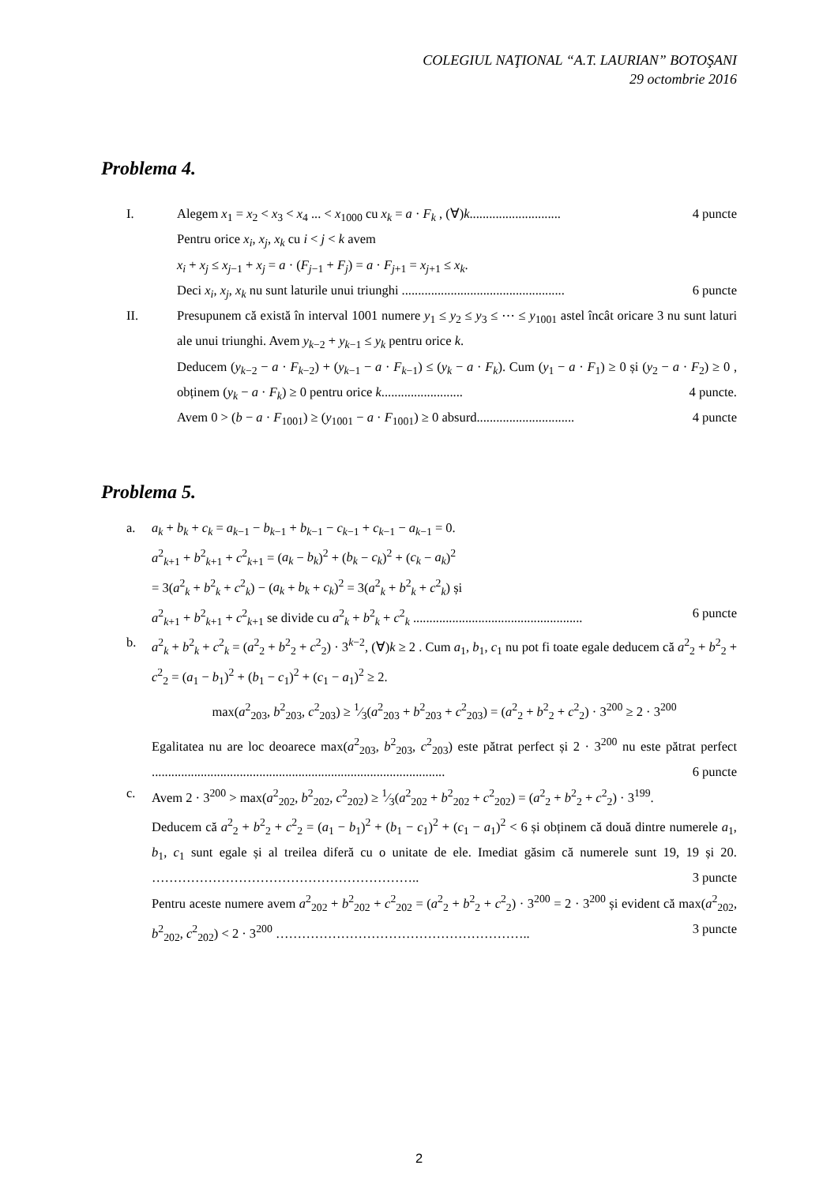COLEGIUL NAŢIONAL “A.T. LAURIAN” BOTOŞANI
29 octombrie 2016
Problema 4.
I. Alegem x<sub>1</sub> = x<sub>2</sub> < x<sub>3</sub> < x<sub>4</sub> ... < x<sub>1000</sub> cu x<sub>k</sub> = a · F<sub>k</sub> , (∀)k............................ 4 puncte
Pentru orice x<sub>i</sub>, x<sub>j</sub>, x<sub>k</sub> cu i < j < k avem
x<sub>i</sub> + x<sub>j</sub> ≤ x<sub>j−1</sub> + x<sub>j</sub> = a · (F<sub>j−1</sub> + F<sub>j</sub>) = a · F<sub>j+1</sub> = x<sub>j+1</sub> ≤ x<sub>k</sub>.
Deci x<sub>i</sub>, x<sub>j</sub>, x<sub>k</sub> nu sunt laturile unui triunghi .................................................. 6 puncte
II. Presupunem că există în interval 1001 numere y<sub>1</sub> ≤ y<sub>2</sub> ≤ y<sub>3</sub> ≤ ⋯ ≤ y<sub>1001</sub> astel încât oricare 3 nu sunt laturi ale unui triunghi. Avem y<sub>k−2</sub> + y<sub>k−1</sub> ≤ y<sub>k</sub> pentru orice k.
Deducem (y<sub>k−2</sub> − a · F<sub>k−2</sub>) + (y<sub>k−1</sub> − a · F<sub>k−1</sub>) ≤ (y<sub>k</sub> − a · F<sub>k</sub>). Cum (y<sub>1</sub> − a · F<sub>1</sub>) ≥ 0 și (y<sub>2</sub> − a · F<sub>2</sub>) ≥ 0 , obținem (y<sub>k</sub> − a · F<sub>k</sub>) ≥ 0 pentru orice k......................... 4 puncte.
Avem 0 > (b − a · F<sub>1001</sub>) ≥ (y<sub>1001</sub> − a · F<sub>1001</sub>) ≥ 0 absurd.............................. 4 puncte
Problema 5.
a. a<sub>k</sub> + b<sub>k</sub> + c<sub>k</sub> = a<sub>k−1</sub> − b<sub>k−1</sub> + b<sub>k−1</sub> − c<sub>k−1</sub> + c<sub>k−1</sub> − a<sub>k−1</sub> = 0.
a<sup>2</sup><sub>k+1</sub> + b<sup>2</sup><sub>k+1</sub> + c<sup>2</sup><sub>k+1</sub> = (a<sub>k</sub> − b<sub>k</sub>)<sup>2</sup> + (b<sub>k</sub> − c<sub>k</sub>)<sup>2</sup> + (c<sub>k</sub> − a<sub>k</sub>)<sup>2</sup>
= 3(a<sup>2</sup><sub>k</sub> + b<sup>2</sup><sub>k</sub> + c<sup>2</sup><sub>k</sub>) − (a<sub>k</sub> + b<sub>k</sub> + c<sub>k</sub>)<sup>2</sup> = 3(a<sup>2</sup><sub>k</sub> + b<sup>2</sup><sub>k</sub> + c<sup>2</sup><sub>k</sub>) și
a<sup>2</sup><sub>k+1</sub> + b<sup>2</sup><sub>k+1</sub> + c<sup>2</sup><sub>k+1</sub> se divide cu a<sup>2</sup><sub>k</sub> + b<sup>2</sup><sub>k</sub> + c<sup>2</sup><sub>k</sub> .................................................... 6 puncte
b. a<sup>2</sup><sub>k</sub> + b<sup>2</sup><sub>k</sub> + c<sup>2</sup><sub>k</sub> = (a<sup>2</sup><sub>2</sub> + b<sup>2</sup><sub>2</sub> + c<sup>2</sup><sub>2</sub>) · 3<sup>k−2</sup>, (∀)k ≥ 2 . Cum a<sub>1</sub>, b<sub>1</sub>, c<sub>1</sub> nu pot fi toate egale deducem că a<sup>2</sup><sub>2</sub> + b<sup>2</sup><sub>2</sub> + c<sup>2</sup><sub>2</sub> = (a<sub>1</sub> − b<sub>1</sub>)<sup>2</sup> + (b<sub>1</sub> − c<sub>1</sub>)<sup>2</sup> + (c<sub>1</sub> − a<sub>1</sub>)<sup>2</sup> ≥ 2.
max(a<sup>2</sup><sub>203</sub>, b<sup>2</sup><sub>203</sub>, c<sup>2</sup><sub>203</sub>) ≥ 1⁄3(a<sup>2</sup><sub>203</sub> + b<sup>2</sup><sub>203</sub> + c<sup>2</sup><sub>203</sub>) = (a<sup>2</sup><sub>2</sub> + b<sup>2</sup><sub>2</sub> + c<sup>2</sup><sub>2</sub>) · 3<sup>200</sup> ≥ 2 · 3<sup>200</sup>
Egalitatea nu are loc deoarece max(a<sup>2</sup><sub>203</sub>, b<sup>2</sup><sub>203</sub>, c<sup>2</sup><sub>203</sub>) este pătrat perfect și 2 · 3<sup>200</sup> nu este pătrat perfect .......................................................................................... 6 puncte
c. Avem 2 · 3<sup>200</sup> > max(a<sup>2</sup><sub>202</sub>, b<sup>2</sup><sub>202</sub>, c<sup>2</sup><sub>202</sub>) ≥ 1⁄3(a<sup>2</sup><sub>202</sub> + b<sup>2</sup><sub>202</sub> + c<sup>2</sup><sub>202</sub>) = (a<sup>2</sup><sub>2</sub> + b<sup>2</sup><sub>2</sub> + c<sup>2</sup><sub>2</sub>) · 3<sup>199</sup>.
Deducem că a<sup>2</sup><sub>2</sub> + b<sup>2</sup><sub>2</sub> + c<sup>2</sup><sub>2</sub> = (a<sub>1</sub> − b<sub>1</sub>)<sup>2</sup> + (b<sub>1</sub> − c<sub>1</sub>)<sup>2</sup> + (c<sub>1</sub> − a<sub>1</sub>)<sup>2</sup> < 6 și obținem că două dintre numerele a<sub>1</sub>, b<sub>1</sub>, c<sub>1</sub> sunt egale și al treilea diferă cu o unitate de ele. Imediat găsim că numerele sunt 19, 19 și 20. …………………………………………………….. 3 puncte
Pentru aceste numere avem a<sup>2</sup><sub>202</sub> + b<sup>2</sup><sub>202</sub> + c<sup>2</sup><sub>202</sub> = (a<sup>2</sup><sub>2</sub> + b<sup>2</sup><sub>2</sub> + c<sup>2</sup><sub>2</sub>) · 3<sup>200</sup> = 2 · 3<sup>200</sup> și evident că max(a<sup>2</sup><sub>202</sub>, b<sup>2</sup><sub>202</sub>, c<sup>2</sup><sub>202</sub>) < 2 · 3<sup>200</sup> ………………………………………………….. 3 puncte
2